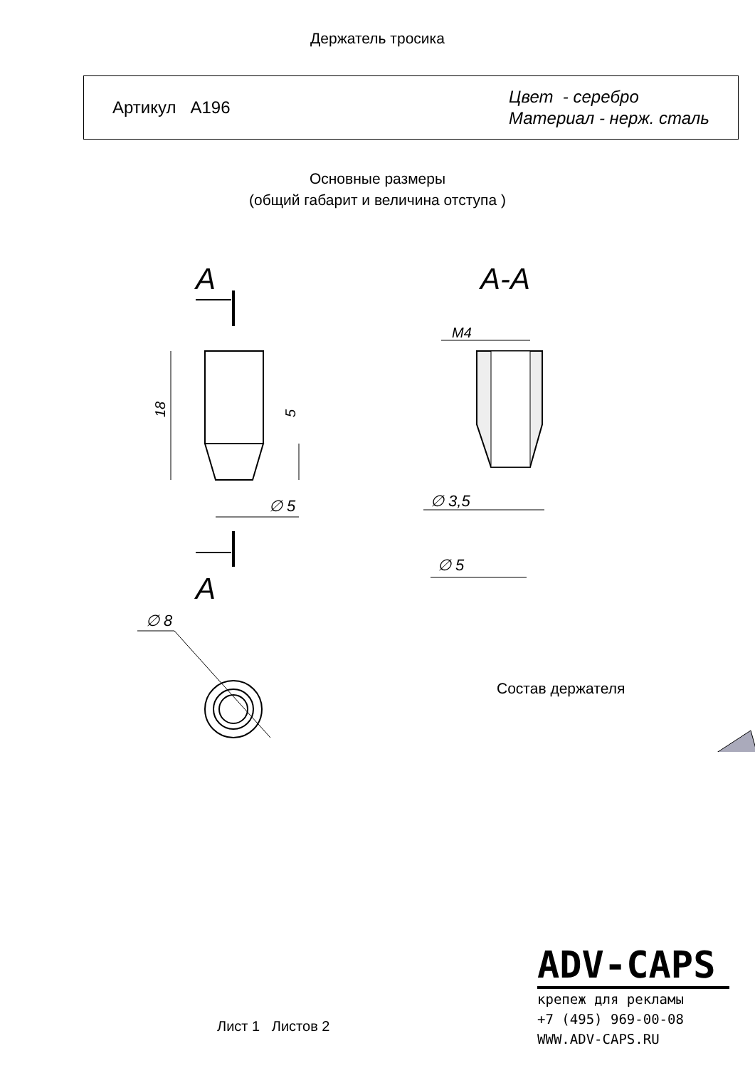Держатель тросика
Артикул А196
Цвет - серебро
Материал - нерж. сталь
Основные размеры
(общий габарит и величина отступа )
А
18
5
∅ 5
А
А-А
М4
∅ 3,5
∅ 5
∅ 8
Состав держателя
ADV-CAPS
крепеж для рекламы
+7 (495) 969-00-08
WWW.ADV-CAPS.RU
Лист 1 Листов 2